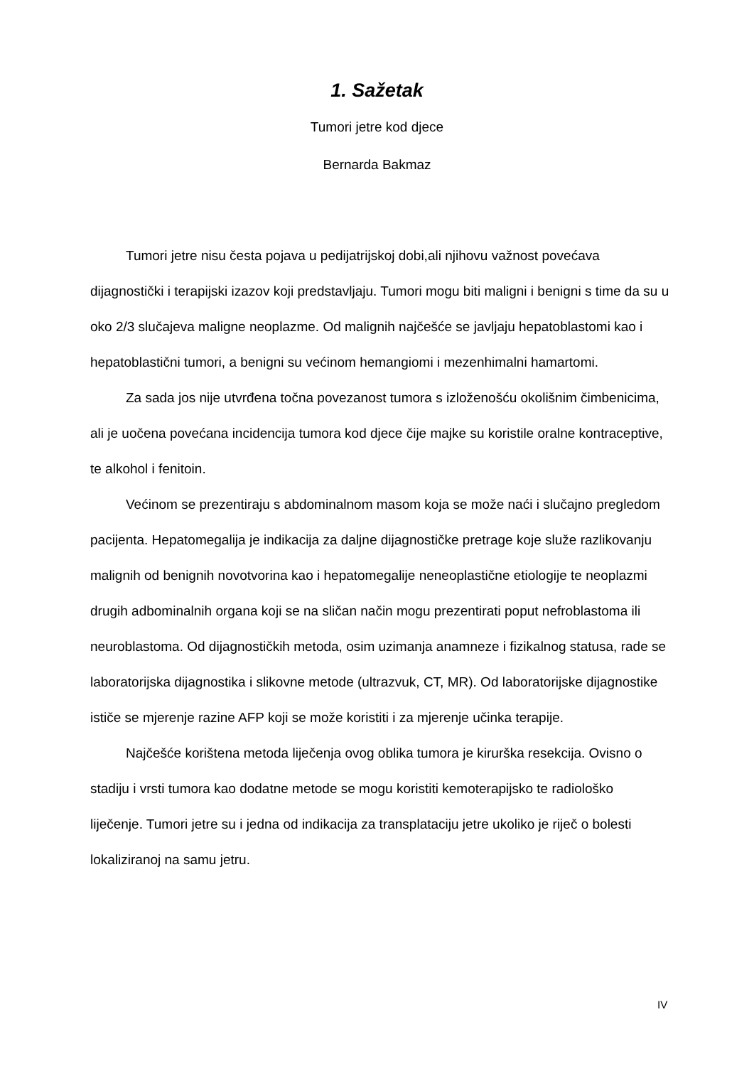1. Sažetak
Tumori jetre kod djece
Bernarda Bakmaz
Tumori jetre nisu česta pojava u pedijatrijskoj dobi,ali njihovu važnost povećava dijagnostički i terapijski izazov koji predstavljaju. Tumori mogu biti maligni i benigni s time da su u oko 2/3 slučajeva maligne neoplazme. Od malignih najčešće se javljaju hepatoblastomi kao i hepatoblastični tumori, a benigni su većinom hemangiomi i mezenhimalni hamartomi.
Za sada jos nije utvrđena točna povezanost tumora s izloženošću okolišnim čimbenicima, ali je uočena povećana incidencija tumora kod djece čije majke su koristile oralne kontraceptive, te alkohol i fenitoin.
Većinom se prezentiraju s abdominalnom masom koja se može naći i slučajno pregledom pacijenta. Hepatomegalija je indikacija za daljne dijagnostičke pretrage koje služe razlikovanju malignih od benignih novotvorina kao i hepatomegalije neneoplastične etiologije te neoplazmi drugih adbominalnih organa koji se na sličan način mogu prezentirati poput nefroblastoma ili neuroblastoma. Od dijagnostičkih metoda, osim uzimanja anamneze i fizikalnog statusa, rade se laboratorijska dijagnostika i slikovne metode (ultrazvuk, CT, MR). Od laboratorijske dijagnostike ističe se mjerenje razine AFP koji se može koristiti i za mjerenje učinka terapije.
Najčešće korištena metoda liječenja ovog oblika tumora je kirurška resekcija. Ovisno o stadiju i vrsti tumora kao dodatne metode se mogu koristiti kemoterapijsko te radiološko liječenje. Tumori jetre su i jedna od indikacija za transplataciju jetre ukoliko je riječ o bolesti lokaliziranoj na samu jetru.
IV